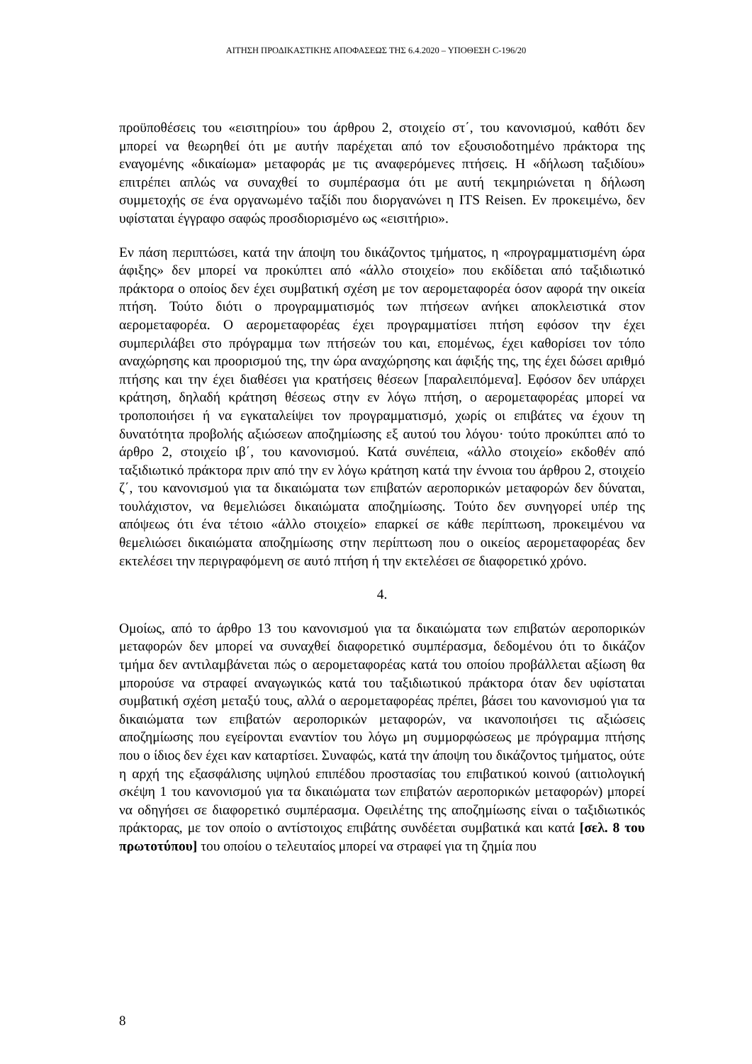ΑΙΤΗΣΗ ΠΡΟΔΙΚΑΣΤΙΚΗΣ ΑΠΟΦΑΣΕΩΣ ΤΗΣ 6.4.2020 – ΥΠΟΘΕΣΗ C-196/20
προϋποθέσεις του «εισιτηρίου» του άρθρου 2, στοιχείο στ΄, του κανονισμού, καθότι δεν μπορεί να θεωρηθεί ότι με αυτήν παρέχεται από τον εξουσιοδοτημένο πράκτορα της εναγομένης «δικαίωμα» μεταφοράς με τις αναφερόμενες πτήσεις. Η «δήλωση ταξιδίου» επιτρέπει απλώς να συναχθεί το συμπέρασμα ότι με αυτή τεκμηριώνεται η δήλωση συμμετοχής σε ένα οργανωμένο ταξίδι που διοργανώνει η ITS Reisen. Εν προκειμένω, δεν υφίσταται έγγραφο σαφώς προσδιορισμένο ως «εισιτήριο».
Εν πάση περιπτώσει, κατά την άποψη του δικάζοντος τμήματος, η «προγραμματισμένη ώρα άφιξης» δεν μπορεί να προκύπτει από «άλλο στοιχείο» που εκδίδεται από ταξιδιωτικό πράκτορα ο οποίος δεν έχει συμβατική σχέση με τον αερομεταφορέα όσον αφορά την οικεία πτήση. Τούτο διότι ο προγραμματισμός των πτήσεων ανήκει αποκλειστικά στον αερομεταφορέα. Ο αερομεταφορέας έχει προγραμματίσει πτήση εφόσον την έχει συμπεριλάβει στο πρόγραμμα των πτήσεών του και, επομένως, έχει καθορίσει τον τόπο αναχώρησης και προορισμού της, την ώρα αναχώρησης και άφιξής της, της έχει δώσει αριθμό πτήσης και την έχει διαθέσει για κρατήσεις θέσεων [παραλειπόμενα]. Εφόσον δεν υπάρχει κράτηση, δηλαδή κράτηση θέσεως στην εν λόγω πτήση, ο αερομεταφορέας μπορεί να τροποποιήσει ή να εγκαταλείψει τον προγραμματισμό, χωρίς οι επιβάτες να έχουν τη δυνατότητα προβολής αξιώσεων αποζημίωσης εξ αυτού του λόγου· τούτο προκύπτει από το άρθρο 2, στοιχείο ιβ΄, του κανονισμού. Κατά συνέπεια, «άλλο στοιχείο» εκδοθέν από ταξιδιωτικό πράκτορα πριν από την εν λόγω κράτηση κατά την έννοια του άρθρου 2, στοιχείο ζ΄, του κανονισμού για τα δικαιώματα των επιβατών αεροπορικών μεταφορών δεν δύναται, τουλάχιστον, να θεμελιώσει δικαιώματα αποζημίωσης. Τούτο δεν συνηγορεί υπέρ της απόψεως ότι ένα τέτοιο «άλλο στοιχείο» επαρκεί σε κάθε περίπτωση, προκειμένου να θεμελιώσει δικαιώματα αποζημίωσης στην περίπτωση που ο οικείος αερομεταφορέας δεν εκτελέσει την περιγραφόμενη σε αυτό πτήση ή την εκτελέσει σε διαφορετικό χρόνο.
4.
Ομοίως, από το άρθρο 13 του κανονισμού για τα δικαιώματα των επιβατών αεροπορικών μεταφορών δεν μπορεί να συναχθεί διαφορετικό συμπέρασμα, δεδομένου ότι το δικάζον τμήμα δεν αντιλαμβάνεται πώς ο αερομεταφορέας κατά του οποίου προβάλλεται αξίωση θα μπορούσε να στραφεί αναγωγικώς κατά του ταξιδιωτικού πράκτορα όταν δεν υφίσταται συμβατική σχέση μεταξύ τους, αλλά ο αερομεταφορέας πρέπει, βάσει του κανονισμού για τα δικαιώματα των επιβατών αεροπορικών μεταφορών, να ικανοποιήσει τις αξιώσεις αποζημίωσης που εγείρονται εναντίον του λόγω μη συμμορφώσεως με πρόγραμμα πτήσης που ο ίδιος δεν έχει καν καταρτίσει. Συναφώς, κατά την άποψη του δικάζοντος τμήματος, ούτε η αρχή της εξασφάλισης υψηλού επιπέδου προστασίας του επιβατικού κοινού (αιτιολογική σκέψη 1 του κανονισμού για τα δικαιώματα των επιβατών αεροπορικών μεταφορών) μπορεί να οδηγήσει σε διαφορετικό συμπέρασμα. Οφειλέτης της αποζημίωσης είναι ο ταξιδιωτικός πράκτορας, με τον οποίο ο αντίστοιχος επιβάτης συνδέεται συμβατικά και κατά [σελ. 8 του πρωτοτύπου] του οποίου ο τελευταίος μπορεί να στραφεί για τη ζημία που
8